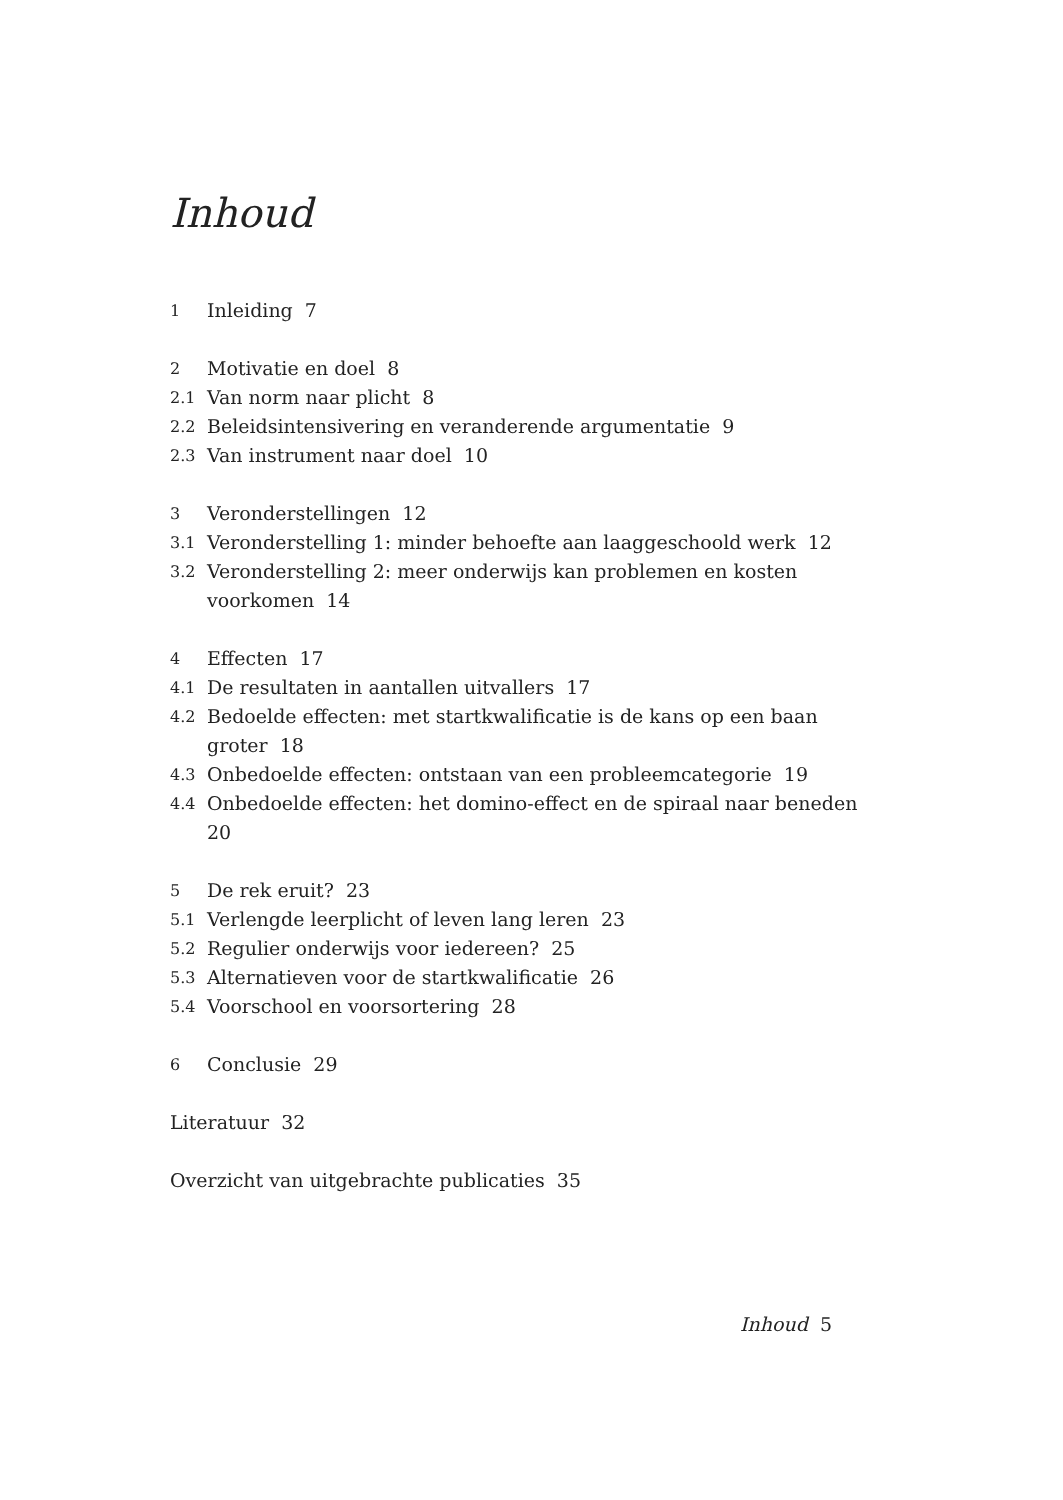Inhoud
1 Inleiding 7
2 Motivatie en doel 8
2.1 Van norm naar plicht 8
2.2 Beleidsintensivering en veranderende argumentatie 9
2.3 Van instrument naar doel 10
3 Veronderstellingen 12
3.1 Veronderstelling 1: minder behoefte aan laaggeschoold werk 12
3.2 Veronderstelling 2: meer onderwijs kan problemen en kosten
voorkomen 14
4 Effecten 17
4.1 De resultaten in aantallen uitvallers 17
4.2 Bedoelde effecten: met startkwalificatie is de kans op een baan
groter 18
4.3 Onbedoelde effecten: ontstaan van een probleemcategorie 19
4.4 Onbedoelde effecten: het domino-effect en de spiraal naar beneden 20
5 De rek eruit? 23
5.1 Verlengde leerplicht of leven lang leren 23
5.2 Regulier onderwijs voor iedereen? 25
5.3 Alternatieven voor de startkwalificatie 26
5.4 Voorschool en voorsortering 28
6 Conclusie 29
Literatuur 32
Overzicht van uitgebrachte publicaties 35
Inhoud 5